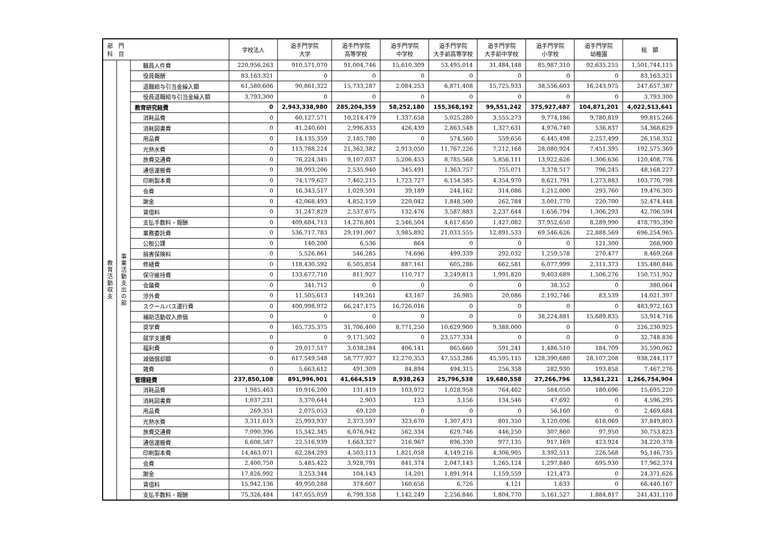| 部 門 科 目 | | | 学校法人 | 追手門学院 大学 | 追手門学院 高等学校 | 追手門学院 中学校 | 追手門学院 大手前高等学校 | 追手門学院 大手前中学校 | 追手門学院 小学校 | 追手門学院 幼稚園 | 総 額 |
| --- | --- | --- | --- | --- | --- | --- | --- | --- | --- | --- | --- |
| 教育活動収支 | 事業活動支出の部 | 職員人件費 | 220,956,263 | 910,571,070 | 91,004,746 | 15,610,309 | 53,495,014 | 31,484,148 | 85,987,310 | 92,635,255 | 1,501,744,115 |
| | | 役員報酬 | 83,163,321 | 0 | 0 | 0 | 0 | 0 | 0 | 0 | 83,163,321 |
| | | 退職給与引当金繰入額 | 61,580,606 | 90,861,322 | 15,733,287 | 2,084,253 | 6,871,408 | 15,725,933 | 38,556,603 | 16,243,975 | 247,657,387 |
| | | 役員退職給与引当金繰入額 | 3,793,300 | 0 | 0 | 0 | 0 | 0 | 0 | 0 | 3,793,300 |
| | | 教育研究経費 | 0 | 2,943,338,980 | 285,204,359 | 58,252,180 | 155,368,192 | 99,551,242 | 375,927,487 | 104,871,201 | 4,022,513,641 |
| | | 消耗品費 | 0 | 60,127,571 | 10,214,479 | 1,337,658 | 5,025,280 | 3,555,273 | 9,774,186 | 9,780,819 | 99,815,266 |
| | | 消耗図書費 | 0 | 41,240,601 | 2,996,833 | 426,439 | 2,863,548 | 1,327,631 | 4,976,740 | 536,837 | 54,368,629 |
| | | 用品費 | 0 | 14,135,359 | 2,185,780 | 0 | 574,560 | 559,656 | 6,445,498 | 2,257,499 | 26,158,352 |
| | | 光熱水費 | 0 | 113,788,224 | 21,362,382 | 2,913,050 | 11,767,226 | 7,212,168 | 28,080,924 | 7,451,395 | 192,575,369 |
| | | 旅費交通費 | 0 | 76,224,345 | 9,107,037 | 5,206,453 | 8,785,568 | 5,856,111 | 13,922,626 | 1,306,636 | 120,408,776 |
| | | 通信運搬費 | 0 | 38,993,206 | 2,535,940 | 345,491 | 1,363,757 | 755,071 | 3,378,517 | 796,245 | 48,168,227 |
| | | 印刷製本費 | 0 | 74,179,627 | 7,462,215 | 1,723,727 | 6,154,585 | 4,354,970 | 8,621,791 | 1,273,883 | 103,770,798 |
| | | 会費 | 0 | 16,343,517 | 1,029,591 | 39,189 | 244,162 | 314,086 | 1,212,000 | 293,760 | 19,476,305 |
| | | 謝金 | 0 | 42,068,493 | 4,852,159 | 220,042 | 1,848,500 | 262,784 | 3,001,770 | 220,700 | 52,474,448 |
| | | 賃借料 | 0 | 31,247,829 | 2,537,675 | 132,476 | 3,587,883 | 2,237,644 | 1,656,794 | 1,306,293 | 42,706,594 |
| | | 支払手数料・報酬 | 0 | 409,684,713 | 14,276,801 | 2,546,504 | 4,617,650 | 1,427,082 | 37,952,650 | 8,289,990 | 478,795,390 |
| | | 業務委託費 | 0 | 536,717,783 | 29,191,007 | 3,985,892 | 21,033,555 | 12,891,533 | 69,546,626 | 22,888,569 | 696,254,965 |
| | | 公租公課 | 0 | 140,200 | 6,536 | 864 | 0 | 0 | 0 | 121,300 | 268,900 |
| | | 損害保険料 | 0 | 5,526,861 | 546,285 | 74,696 | 499,339 | 292,032 | 1,259,578 | 270,477 | 8,469,268 |
| | | 修繕費 | 0 | 118,430,592 | 6,505,854 | 887,161 | 605,286 | 662,581 | 6,077,999 | 2,311,373 | 135,480,846 |
| | | 保守維持費 | 0 | 133,677,710 | 811,927 | 110,717 | 3,249,813 | 1,991,820 | 9,403,689 | 1,506,276 | 150,751,952 |
| | | 会議費 | 0 | 341,712 | 0 | 0 | 0 | 0 | 38,352 | 0 | 380,064 |
| | | 渉外費 | 0 | 11,505,613 | 149,261 | 43,167 | 26,985 | 20,086 | 2,192,746 | 83,539 | 14,021,397 |
| | | スクールバス運行費 | 0 | 400,998,972 | 66,247,175 | 16,726,016 | 0 | 0 | 0 | 0 | 483,972,163 |
| | | 補助活動収入原価 | 0 | 0 | 0 | 0 | 0 | 0 | 38,224,881 | 15,689,835 | 53,914,716 |
| | | 奨学費 | 0 | 165,735,375 | 31,706,400 | 8,771,250 | 10,629,900 | 9,388,000 | 0 | 0 | 226,230,925 |
| | | 就学支援費 | 0 | 0 | 9,171,502 | 0 | 23,577,334 | 0 | 0 | 0 | 32,748,836 |
| | | 福利費 | 0 | 29,017,517 | 3,038,284 | 406,141 | 865,660 | 591,241 | 1,486,510 | 184,709 | 35,590,062 |
| | | 減価償却額 | 0 | 617,549,548 | 58,777,927 | 12,270,353 | 47,553,286 | 45,595,115 | 128,390,680 | 28,107,208 | 938,244,117 |
| | | 雑費 | 0 | 5,663,612 | 491,309 | 84,894 | 494,315 | 256,358 | 282,930 | 193,858 | 7,467,276 |
| | | 管理経費 | 237,850,108 | 891,996,901 | 41,664,519 | 8,938,263 | 25,796,538 | 19,680,558 | 27,266,796 | 13,561,221 | 1,266,754,904 |
| | | 消耗品費 | 1,985,463 | 10,916,200 | 131,419 | 103,972 | 1,028,958 | 764,462 | 584,050 | 180,696 | 15,695,220 |
| | | 消耗図書費 | 1,037,231 | 3,370,644 | 2,903 | 123 | 3,156 | 134,546 | 47,692 | 0 | 4,596,295 |
| | | 用品費 | 269,351 | 2,075,053 | 69,120 | 0 | 0 | 0 | 56,160 | 0 | 2,469,684 |
| | | 光熱水費 | 3,311,613 | 25,993,937 | 2,373,597 | 323,670 | 1,307,471 | 801,350 | 3,120,096 | 618,069 | 37,849,803 |
| | | 旅費交通費 | 7,090,396 | 15,542,345 | 6,076,942 | 562,334 | 629,746 | 446,250 | 307,860 | 97,950 | 30,753,823 |
| | | 通信運搬費 | 6,608,587 | 22,516,939 | 1,663,327 | 216,967 | 896,330 | 977,135 | 917,169 | 423,924 | 34,220,378 |
| | | 印刷製本費 | 14,463,071 | 62,284,293 | 4,503,113 | 1,821,058 | 4,149,216 | 4,306,905 | 3,392,511 | 226,568 | 95,146,735 |
| | | 会費 | 2,400,750 | 5,485,422 | 3,928,791 | 841,374 | 2,047,143 | 1,265,124 | 1,297,840 | 695,930 | 17,962,374 |
| | | 謝金 | 17,826,992 | 3,253,344 | 104,143 | 14,201 | 1,891,914 | 1,159,559 | 121,473 | 0 | 24,371,626 |
| | | 賃借料 | 15,942,136 | 49,950,288 | 374,607 | 160,656 | 6,726 | 4,121 | 1,633 | 0 | 66,440,167 |
| | | 支払手数料・報酬 | 75,326,484 | 147,055,059 | 6,799,358 | 1,142,249 | 2,256,846 | 1,804,770 | 5,161,527 | 1,884,817 | 241,431,110 |